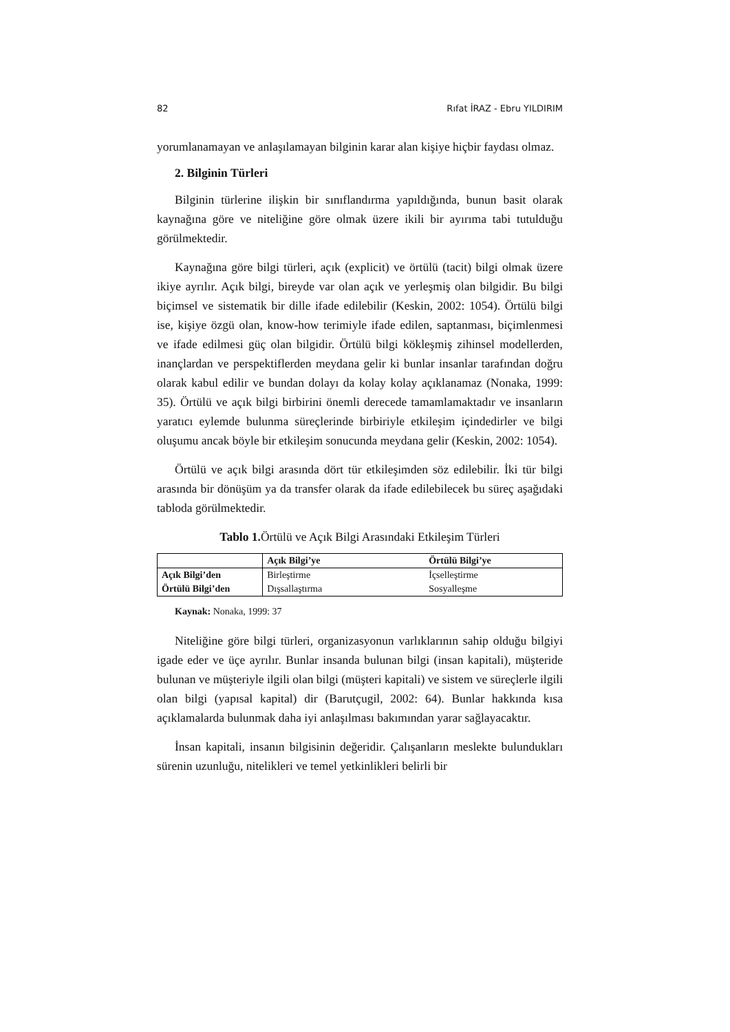82 Rıfat İRAZ - Ebru YILDIRIM
yorumlanamayan ve anlaşılamayan bilginin karar alan kişiye hiçbir faydası olmaz.
2. Bilginin Türleri
Bilginin türlerine ilişkin bir sınıflandırma yapıldığında, bunun basit olarak kaynağına göre ve niteliğine göre olmak üzere ikili bir ayırıma tabi tutulduğu görülmektedir.
Kaynağına göre bilgi türleri, açık (explicit) ve örtülü (tacit) bilgi olmak üzere ikiye ayrılır. Açık bilgi, bireyde var olan açık ve yerleşmiş olan bilgidir. Bu bilgi biçimsel ve sistematik bir dille ifade edilebilir (Keskin, 2002: 1054). Örtülü bilgi ise, kişiye özgü olan, know-how terimiyle ifade edilen, saptanması, biçimlenmesi ve ifade edilmesi güç olan bilgidir. Örtülü bilgi kökleşmiş zihinsel modellerden, inançlardan ve perspektiflerden meydana gelir ki bunlar insanlar tarafından doğru olarak kabul edilir ve bundan dolayı da kolay kolay açıklanamaz (Nonaka, 1999: 35). Örtülü ve açık bilgi birbirini önemli derecede tamamlamaktadır ve insanların yaratıcı eylemde bulunma süreçlerinde birbiriyle etkileşim içindedirler ve bilgi oluşumu ancak böyle bir etkileşim sonucunda meydana gelir (Keskin, 2002: 1054).
Örtülü ve açık bilgi arasında dört tür etkileşimden söz edilebilir. İki tür bilgi arasında bir dönüşüm ya da transfer olarak da ifade edilebilecek bu süreç aşağıdaki tabloda görülmektedir.
Tablo 1. Örtülü ve Açık Bilgi Arasındaki Etkileşim Türleri
| | Açık Bilgi’ye | Örtülü Bilgi’ye |
| --- | --- | --- |
| Açık Bilgi’den | Birleştirme | İçselleştirme |
| Örtülü Bilgi’den | Dışsallaştırma | Sosyalleşme |
Kaynak: Nonaka, 1999: 37
Niteliğine göre bilgi türleri, organizasyonun varlıklarının sahip olduğu bilgiyi igade eder ve üçe ayrılır. Bunlar insanda bulunan bilgi (insan kapitali), müşteride bulunan ve müşteriyle ilgili olan bilgi (müşteri kapitali) ve sistem ve süreçlerle ilgili olan bilgi (yapısal kapital) dir (Barutçugil, 2002: 64). Bunlar hakkında kısa açıklamalarda bulunmak daha iyi anlaşılması bakımından yarar sağlayacaktır.
İnsan kapitali, insanın bilgisinin değeridir. Çalışanların meslekte bulundukları sürenin uzunluğu, nitelikleri ve temel yetkinlikleri belirli bir